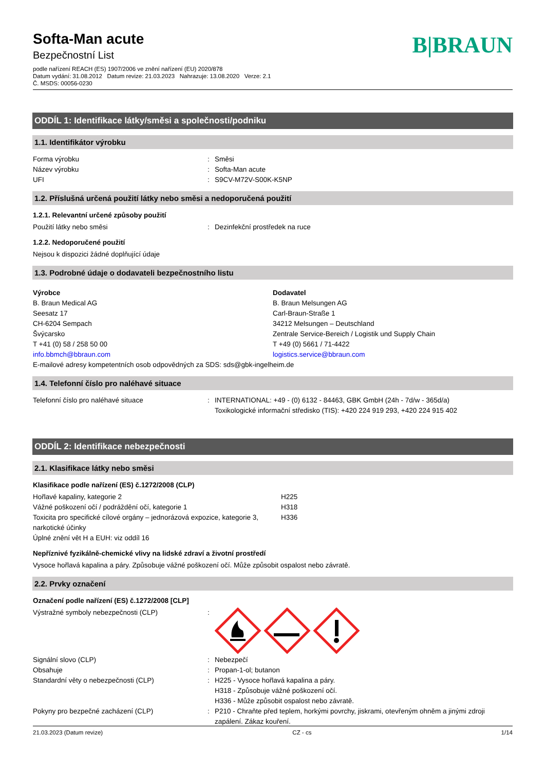B|BRAUN
Softa-Man acute
Bezpečnostní List
podle nařízení REACH (ES) 1907/2006 ve znění nařízení (EU) 2020/878
Datum vydání: 31.08.2012 Datum revize: 21.03.2023 Nahrazuje: 13.08.2020 Verze: 2.1
Č. MSDS: 00056-0230
ODDÍL 1: Identifikace látky/směsi a společnosti/podniku
1.1. Identifikátor výrobku
Forma výrobku : Směsi
Název výrobku : Softa-Man acute
UFI : S9CV-M72V-S00K-K5NP
1.2. Příslušná určená použití látky nebo směsi a nedoporučená použití
1.2.1. Relevantní určené způsoby použití
Použití látky nebo směsi : Dezinfekční prostředek na ruce
1.2.2. Nedoporučené použití
Nejsou k dispozici žádné doplňující údaje
1.3. Podrobné údaje o dodavateli bezpečnostního listu
Výrobce
B. Braun Medical AG
Seesatz 17
CH-6204 Sempach
Švýcarsko
T +41 (0) 58 / 258 50 00
info.bbmch@bbraun.com
Dodavatel
B. Braun Melsungen AG
Carl-Braun-Straße 1
34212 Melsungen – Deutschland
Zentrale Service-Bereich / Logistik und Supply Chain
T +49 (0) 5661 / 71-4422
logistics.service@bbraun.com
E-mailové adresy kompetentních osob odpovědných za SDS: sds@gbk-ingelheim.de
1.4. Telefonní číslo pro naléhavé situace
Telefonní číslo pro naléhavé situace : INTERNATIONAL: +49 - (0) 6132 - 84463, GBK GmbH (24h - 7d/w - 365d/a)
Toxikologické informační středisko (TIS): +420 224 919 293, +420 224 915 402
ODDÍL 2: Identifikace nebezpečnosti
2.1. Klasifikace látky nebo směsi
Klasifikace podle nařízení (ES) č.1272/2008 (CLP)
Hořlavé kapaliny, kategorie 2 H225
Vážné poškození očí / podráždění očí, kategorie 1 H318
Toxicita pro specifické cílové orgány – jednorázová expozice, kategorie 3, narkotické účinky
H336
Úplné znění vět H a EUH: viz oddíl 16
Nepříznivé fyzikálně-chemické vlivy na lidské zdraví a životní prostředí
Vysoce hořlavá kapalina a páry. Způsobuje vážné poškození očí. Může způsobit ospalost nebo závratě.
2.2. Prvky označení
Označení podle nařízení (ES) č.1272/2008 [CLP]
Výstražné symboly nebezpečnosti (CLP) :
Signální slovo (CLP) : Nebezpečí
Obsahuje : Propan-1-ol; butanon
Standardní věty o nebezpečnosti (CLP) : H225 - Vysoce hořlavá kapalina a páry.
H318 - Způsobuje vážné poškození očí.
H336 - Může způsobit ospalost nebo závratě.
Pokyny pro bezpečné zacházení (CLP) : P210 - Chraňte před teplem, horkými povrchy, jiskrami, otevřeným ohněm a jinými zdroji zapálení. Zákaz kouření.
21.03.2023 (Datum revize) CZ - cs 1/14